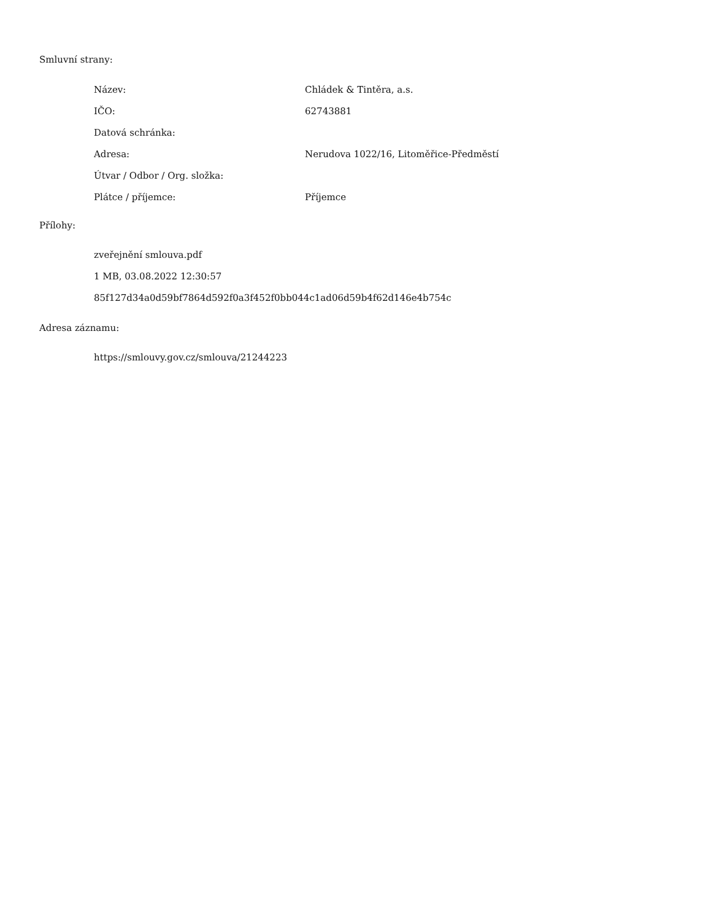Smluvní strany:
| Název: | Chládek & Tintěra, a.s. |
| IČO: | 62743881 |
| Datová schránka: | |
| Adresa: | Nerudova 1022/16, Litoměřice-Předměstí |
| Útvar / Odbor / Org. složka: | |
| Plátce / příjemce: | Příjemce |
Přílohy:
zveřejnění smlouva.pdf
1 MB, 03.08.2022 12:30:57
85f127d34a0d59bf7864d592f0a3f452f0bb044c1ad06d59b4f62d146e4b754c
Adresa záznamu:
https://smlouvy.gov.cz/smlouva/21244223